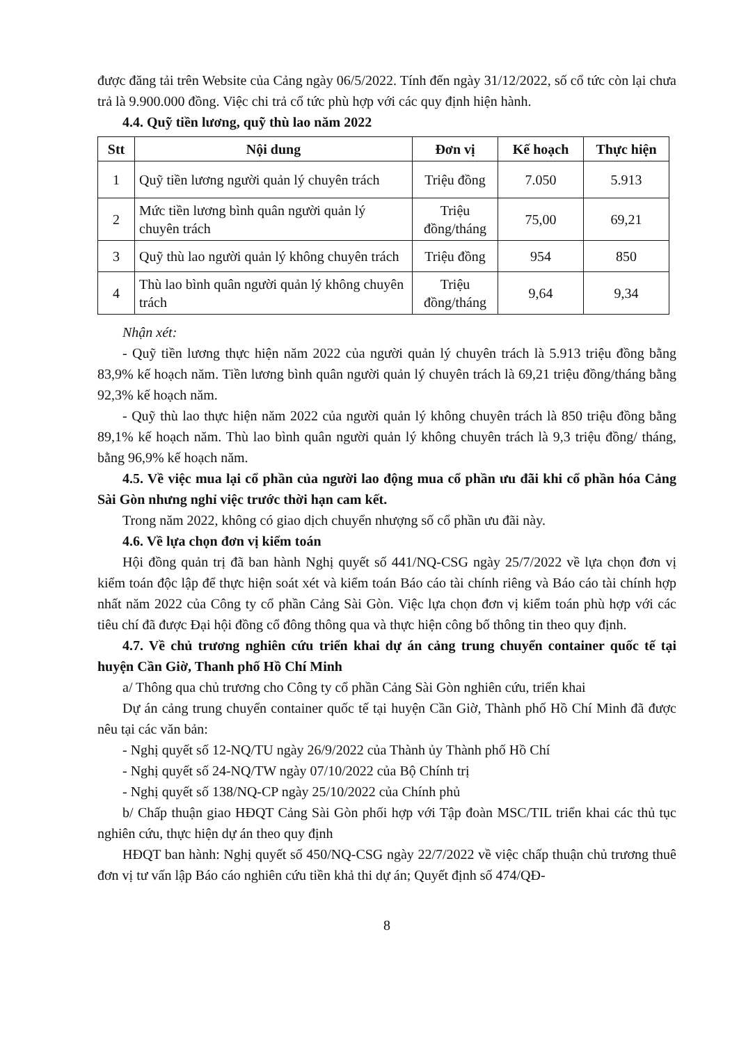được đăng tải trên Website của Cảng ngày 06/5/2022. Tính đến ngày 31/12/2022, số cổ tức còn lại chưa trả là 9.900.000 đồng. Việc chi trả cổ tức phù hợp với các quy định hiện hành.
4.4. Quỹ tiền lương, quỹ thù lao năm 2022
| Stt | Nội dung | Đơn vị | Kế hoạch | Thực hiện |
| --- | --- | --- | --- | --- |
| 1 | Quỹ tiền lương người quản lý chuyên trách | Triệu đồng | 7.050 | 5.913 |
| 2 | Mức tiền lương bình quân người quản lý chuyên trách | Triệu đồng/tháng | 75,00 | 69,21 |
| 3 | Quỹ thù lao người quản lý không chuyên trách | Triệu đồng | 954 | 850 |
| 4 | Thù lao bình quân người quản lý không chuyên trách | Triệu đồng/tháng | 9,64 | 9,34 |
Nhận xét:
- Quỹ tiền lương thực hiện năm 2022 của người quản lý chuyên trách là 5.913 triệu đồng bằng 83,9% kế hoạch năm. Tiền lương bình quân người quản lý chuyên trách là 69,21 triệu đồng/tháng bằng 92,3% kế hoạch năm.
- Quỹ thù lao thực hiện năm 2022 của người quản lý không chuyên trách là 850 triệu đồng bằng 89,1% kế hoạch năm. Thù lao bình quân người quản lý không chuyên trách là 9,3 triệu đồng/ tháng, bằng 96,9% kế hoạch năm.
4.5. Về việc mua lại cổ phần của người lao động mua cổ phần ưu đãi khi cổ phần hóa Cảng Sài Gòn nhưng nghỉ việc trước thời hạn cam kết.
Trong năm 2022, không có giao dịch chuyển nhượng số cổ phần ưu đãi này.
4.6. Về lựa chọn đơn vị kiểm toán
Hội đồng quản trị đã ban hành Nghị quyết số 441/NQ-CSG ngày 25/7/2022 về lựa chọn đơn vị kiểm toán độc lập để thực hiện soát xét và kiểm toán Báo cáo tài chính riêng và Báo cáo tài chính hợp nhất năm 2022 của Công ty cổ phần Cảng Sài Gòn. Việc lựa chọn đơn vị kiểm toán phù hợp với các tiêu chí đã được Đại hội đồng cổ đông thông qua và thực hiện công bố thông tin theo quy định.
4.7. Về chủ trương nghiên cứu triển khai dự án cảng trung chuyển container quốc tế tại huyện Cần Giờ, Thanh phố Hồ Chí Minh
a/ Thông qua chủ trương cho Công ty cổ phần Cảng Sài Gòn nghiên cứu, triển khai
Dự án cảng trung chuyển container quốc tế tại huyện Cần Giờ, Thành phố Hồ Chí Minh đã được nêu tại các văn bản:
- Nghị quyết số 12-NQ/TU ngày 26/9/2022 của Thành ủy Thành phố Hồ Chí
- Nghị quyết số 24-NQ/TW ngày 07/10/2022 của Bộ Chính trị
- Nghị quyết số 138/NQ-CP ngày 25/10/2022 của Chính phủ
b/ Chấp thuận giao HĐQT Cảng Sài Gòn phối hợp với Tập đoàn MSC/TIL triển khai các thủ tục nghiên cứu, thực hiện dự án theo quy định
HĐQT ban hành: Nghị quyết số 450/NQ-CSG ngày 22/7/2022 về việc chấp thuận chủ trương thuê đơn vị tư vấn lập Báo cáo nghiên cứu tiền khả thi dự án; Quyết định số 474/QĐ-
8